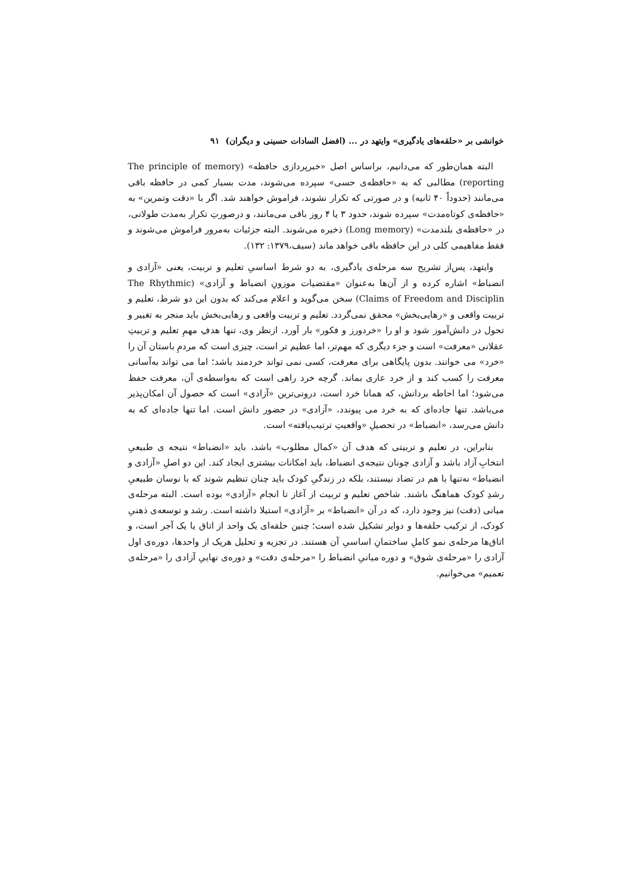خوانشی بر «حلقه‌های یادگیری» وایتهد در ... (افضل السادات حسینی و دیگران) ۹۱
البته همان‌طور که می‌دانیم، براساس اصل «خبرپردازی حافظه» (The principle of memory reporting) مطالبی که به «حافظه‌ی حسی» سپرده می‌شوند، مدت بسیار کمی در حافظه باقی می‌مانند (حدوداً ۴۰ ثانیه) و در صورتی که تکرار نشوند، فراموش خواهند شد. اگر با «دقت وتمرین» به «حافظه‌ی کوتاه‌مدت» سپرده شوند، حدود ۳ یا ۴ روز باقی می‌مانند، و درصورتِ تکرار به‌مدت طولانی، در «حافظه‌ی بلندمدت» (Long memory) ذخیره می‌شوند. البته جزئیات به‌مرور فراموش می‌شوند و فقط مفاهیمی کلی در این حافظه باقی خواهد ماند (سیف،۱۳۷۹: ۱۳۲).
وایتهد، پس‌از تشریح سه مرحله‌ی یادگیری، به دو شرط اساسیِ تعلیم و تربیت، یعنی «آزادی و انضباط» اشاره کرده و از آن‌ها به‌عنوان «مقتضیات موزونِ انضباط و آزادی» (The Rhythmic Claims of Freedom and Disciplin) سخن می‌گوید و اعلام می‌کند که بدون این دو شرط، تعلیم و تربیت واقعی و «رهایی‌بخش» محقق نمی‌گردد. تعلیم و تربیت واقعی و رهایی‌بخش باید منجر به تغییر و تحول در دانش‌آموز شود و او را «خردورز و فکور» بار آورد. ازنظر وی، تنها هدفِ مهمِ تعلیم و تربیتِ عقلانی «معرفت» است و جزء دیگری که مهم‌تر، اما عظیم تر است، چیزی است که مردمِ باستان آن را «خرد» می خوانند. بدون پایگاهی برای معرفت، کسی نمی تواند خردمند باشد؛ اما می تواند به‌آسانی معرفت را کسب کند و از خرد عاری بماند. گرچه خرد راهی است که به‌واسطه‌ی آن، معرفت حفظ می‌شود؛ اما احاطه بردانش، که همانا خرد است، درونی‌ترین «آزادی» است که حصول آن امکان‌پذیر می‌باشد. تنها جاده‌ای که به خرد می پیوندد، «آزادی» در حضور دانش است. اما تنها جاده‌ای که به دانش می‌رسد، «انضباط» در تحصیلِ «واقعیتِ ترتیب‌یافته» است.
بنابراین، در تعلیم و تربیتی که هدف آن «کمال مطلوب» باشد، باید «انضباط» نتیجه ی طبیعیِ انتخابِ آزاد باشد و آزادی چونان نتیجه‌ی انضباط، باید امکانات بیشتری ایجاد کند. این دو اصلِ «آزادی و انضباط» نه‌تنها با هم در تضاد نیستند، بلکه در زندگیِ کودک باید چنان تنظیم شوند که با نوسان طبیعیِ رشدِ کودک هماهنگ باشند. شاخص تعلیم و تربیت از آغاز تا انجام «آزادی» بوده است. البته مرحله‌ی میانی (دقت) نیز وجود دارد، که در آن «انضباط» بر «آزادی» استیلا داشته است. رشد و توسعه‌ی ذهنیِ کودک، از ترکیب حلقه‌ها و دوایر تشکیل شده است؛ چنین حلقه‌ای یک واحد از اتاق یا یک آجر است، و اتاق‌ها مرحله‌ی نمو کاملِ ساختمانِ اساسیِ آن هستند. در تجزیه و تحلیل هریک از واحدها، دوره‌ی اول آزادی را «مرحله‌ی شوق» و دوره میانیِ انضباط را «مرحله‌ی دقت» و دوره‌ی نهاییِ آزادی را «مرحله‌ی تعمیم» می‌خوانیم.